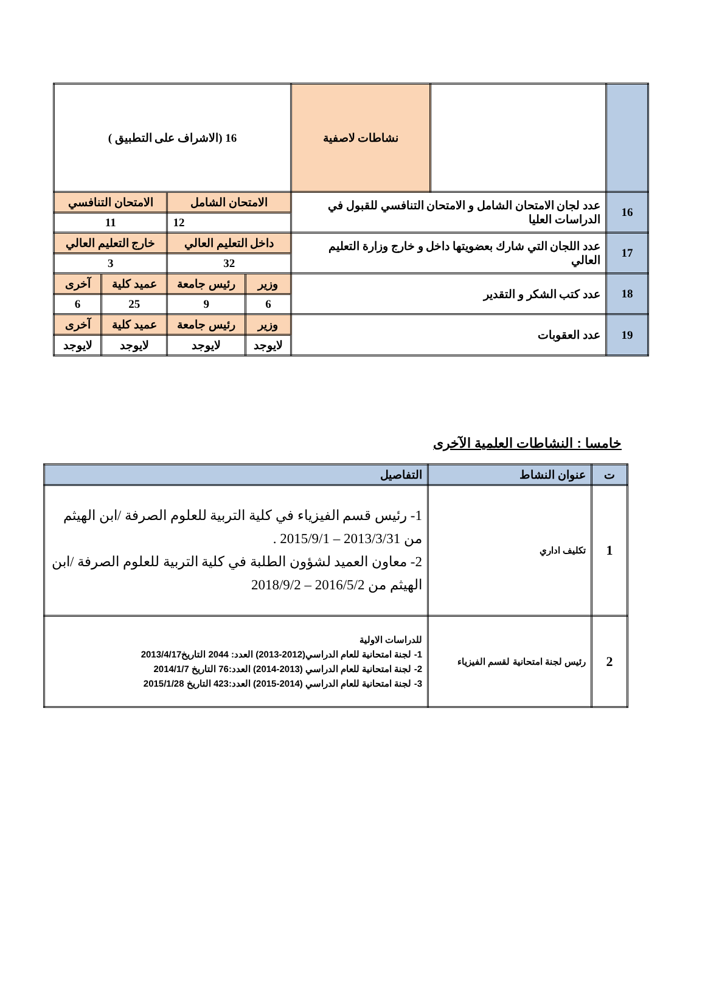| | | نشاطات لاصفية | 16 (الاشراف على التطبيق ) | | | |
| 16 | عدد لجان الامتحان الشامل و الامتحان التنافسي للقبول في الدراسات العليا | | الامتحان الشامل | | الامتحان التنافسي | |
| | | | 12 | | 11 | |
| 17 | عدد اللجان التي شارك بعضويتها داخل و خارج وزارة التعليم العالي | | داخل التعليم العالي | | خارج التعليم العالي | |
| | | | 32 | | 3 | |
| 18 | عدد كتب الشكر و التقدير | | وزير | رئيس جامعة | عميد كلية | آخرى |
| | | | 6 | 9 | 25 | 6 |
| 19 | عدد العقوبات | | وزير | رئيس جامعة | عميد كلية | آخرى |
| | | | لايوجد | لايوجد | لايوجد | لايوجد |
خامسا : النشاطات العلمية الآخرى
| ت | عنوان النشاط | التفاصيل |
| --- | --- | --- |
| 1 | تكليف اداري | 1- رئيس قسم الفيزياء في كلية التربية للعلوم الصرفة /ابن الهيثم من 2013/3/31 – 2015/9/1 . 2- معاون العميد لشؤون الطلبة في كلية التربية للعلوم الصرفة /ابن الهيثم من 2016/5/2 – 2018/9/2 |
| 2 | رئيس لجنة امتحانية لقسم الفيزياء | للدراسات الاولية 1- لجنة امتحانية للعام الدراسي(2012-2013) العدد: 2044 التاريخ2013/4/17 2- لجنة امتحانية للعام الدراسي (2013-2014) العدد:76 التاريخ 2014/1/7 3- لجنة امتحانية للعام الدراسي (2014-2015) العدد:423 التاريخ 2015/1/28 |